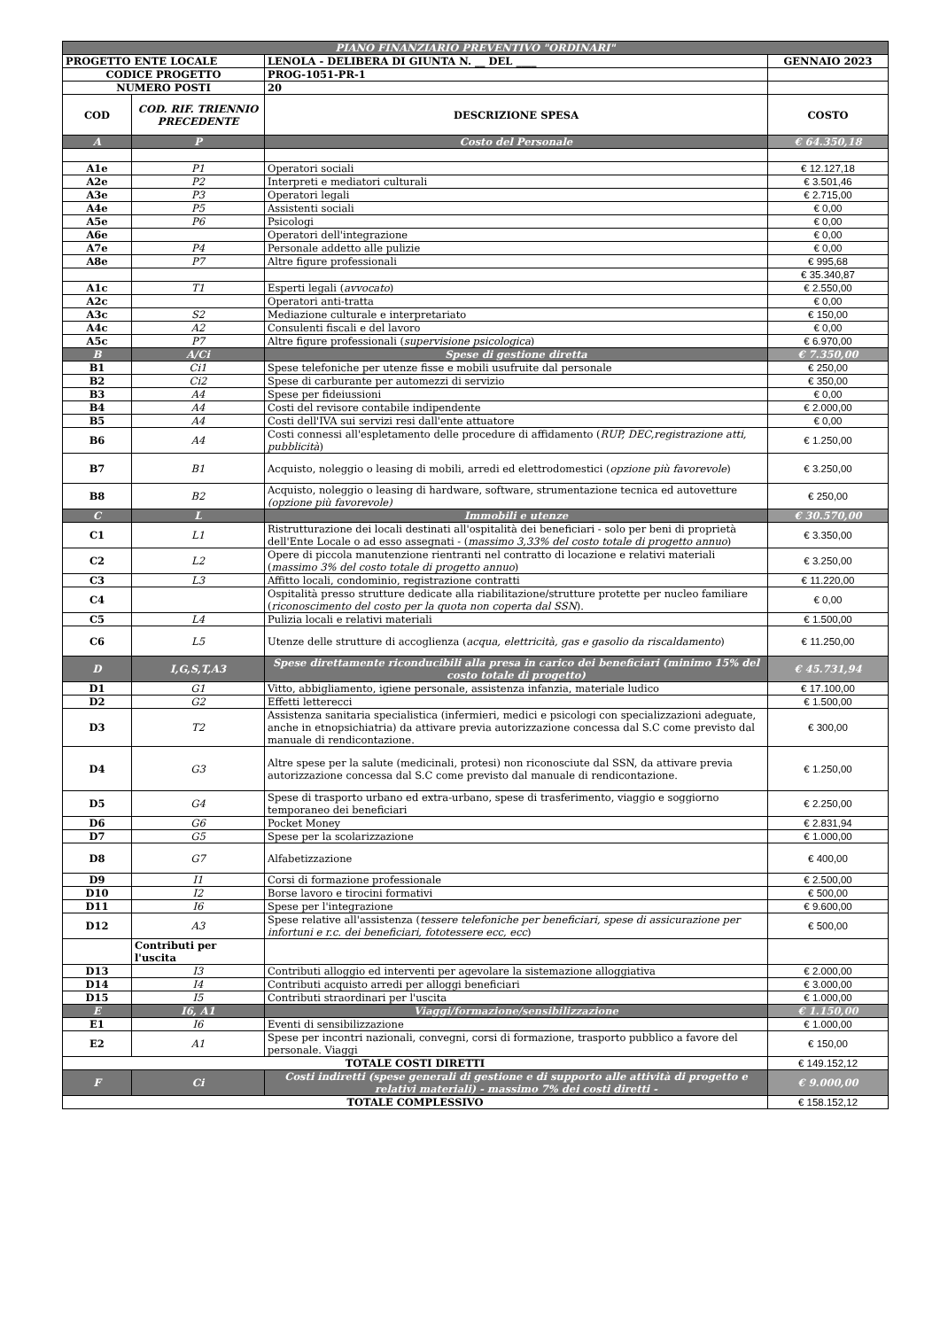| PIANO FINANZIARIO PREVENTIVO "ORDINARI" | | | |
| PROGETTO ENTE LOCALE | | LENOLA - DELIBERA DI GIUNTA N. __ DEL ____ | GENNAIO 2023 |
| CODICE PROGETTO | | PROG-1051-PR-1 | |
| NUMERO POSTI | | 20 | |
| COD | COD. RIF. TRIENNIO PRECEDENTE | DESCRIZIONE SPESA | COSTO |
| A | P | Costo del Personale | € 64.350,18 |
| A1e | P1 | Operatori sociali | € 12.127,18 |
| A2e | P2 | Interpreti e mediatori culturali | € 3.501,46 |
| A3e | P3 | Operatori legali | € 2.715,00 |
| A4e | P5 | Assistenti sociali | € 0,00 |
| A5e | P6 | Psicologi | € 0,00 |
| A6e | | Operatori dell'integrazione | € 0,00 |
| A7e | P4 | Personale addetto alle pulizie | € 0,00 |
| A8e | P7 | Altre figure professionali | € 995,68 |
| | | | € 35.340,87 |
| A1c | T1 | Esperti legali ( avvocato ) | € 2.550,00 |
| A2c | | Operatori anti-tratta | € 0,00 |
| A3c | S2 | Mediazione culturale e interpretariato | € 150,00 |
| A4c | A2 | Consulenti fiscali e del lavoro | € 0,00 |
| A5c | P7 | Altre figure professionali ( supervisione psicologica ) | € 6.970,00 |
| B | A/Ci | Spese di gestione diretta | € 7.350,00 |
| B1 | Ci1 | Spese telefoniche per utenze fisse e mobili usufruite dal personale | € 250,00 |
| B2 | Ci2 | Spese di carburante per automezzi di servizio | € 350,00 |
| B3 | A4 | Spese per fideiussioni | € 0,00 |
| B4 | A4 | Costi del revisore contabile indipendente | € 2.000,00 |
| B5 | A4 | Costi dell'IVA sui servizi resi dall'ente attuatore | € 0,00 |
| B6 | A4 | Costi connessi all'espletamento delle procedure di affidamento ( RUP, DEC,registrazione atti, pubblicità ) | € 1.250,00 |
| B7 | B1 | Acquisto, noleggio o leasing di mobili, arredi ed elettrodomestici ( opzione più favorevole ) | € 3.250,00 |
| B8 | B2 | Acquisto, noleggio o leasing di hardware, software, strumentazione tecnica ed autovetture (opzione più favorevole) | € 250,00 |
| C | L | Immobili e utenze | € 30.570,00 |
| C1 | L1 | Ristrutturazione dei locali destinati all'ospitalità dei beneficiari - solo per beni di proprietà dell'Ente Locale o ad esso assegnati - ( massimo 3,33% del costo totale di progetto annuo ) | € 3.350,00 |
| C2 | L2 | Opere di piccola manutenzione rientranti nel contratto di locazione e relativi materiali ( massimo 3% del costo totale di progetto annuo ) | € 3.250,00 |
| C3 | L3 | Affitto locali, condominio, registrazione contratti | € 11.220,00 |
| C4 | | Ospitalità presso strutture dedicate alla riabilitazione/strutture protette per nucleo familiare ( riconoscimento del costo per la quota non coperta dal SSN ). | € 0,00 |
| C5 | L4 | Pulizia locali e relativi materiali | € 1.500,00 |
| C6 | L5 | Utenze delle strutture di accoglienza ( acqua, elettricità, gas e gasolio da riscaldamento ) | € 11.250,00 |
| D | I,G,S,T,A3 | Spese direttamente riconducibili alla presa in carico dei beneficiari (minimo 15% del costo totale di progetto) | € 45.731,94 |
| D1 | G1 | Vitto, abbigliamento, igiene personale, assistenza infanzia, materiale ludico | € 17.100,00 |
| D2 | G2 | Effetti letterecci | € 1.500,00 |
| D3 | T2 | Assistenza sanitaria specialistica (infermieri, medici e psicologi con specializzazioni adeguate, anche in etnopsichiatria) da attivare previa autorizzazione concessa dal S.C come previsto dal manuale di rendicontazione. | € 300,00 |
| D4 | G3 | Altre spese per la salute (medicinali, protesi) non riconosciute dal SSN, da attivare previa autorizzazione concessa dal S.C come previsto dal manuale di rendicontazione. | € 1.250,00 |
| D5 | G4 | Spese di trasporto urbano ed extra-urbano, spese di trasferimento, viaggio e soggiorno temporaneo dei beneficiari | € 2.250,00 |
| D6 | G6 | Pocket Money | € 2.831,94 |
| D7 | G5 | Spese per la scolarizzazione | € 1.000,00 |
| D8 | G7 | Alfabetizzazione | € 400,00 |
| D9 | I1 | Corsi di formazione professionale | € 2.500,00 |
| D10 | I2 | Borse lavoro e tirocini formativi | € 500,00 |
| D11 | I6 | Spese per l'integrazione | € 9.600,00 |
| D12 | A3 | Spese relative all'assistenza ( tessere telefoniche per beneficiari, spese di assicurazione per infortuni e r.c. dei beneficiari, fototessere ecc, ecc ) | € 500,00 |
| | Contributi per l'uscita | | |
| D13 | I3 | Contributi alloggio ed interventi per agevolare la sistemazione alloggiativa | € 2.000,00 |
| D14 | I4 | Contributi acquisto arredi per alloggi beneficiari | € 3.000,00 |
| D15 | I5 | Contributi straordinari per l'uscita | € 1.000,00 |
| E | I6, A1 | Viaggi/formazione/sensibilizzazione | € 1.150,00 |
| E1 | I6 | Eventi di sensibilizzazione | € 1.000,00 |
| E2 | A1 | Spese per incontri nazionali, convegni, corsi di formazione, trasporto pubblico a favore del personale. Viaggi | € 150,00 |
| TOTALE COSTI DIRETTI | | | € 149.152,12 |
| F | Ci | Costi indiretti (spese generali di gestione e di supporto alle attività di progetto e relativi materiali) - massimo 7% dei costi diretti - | € 9.000,00 |
| TOTALE COMPLESSIVO | | | € 158.152,12 |